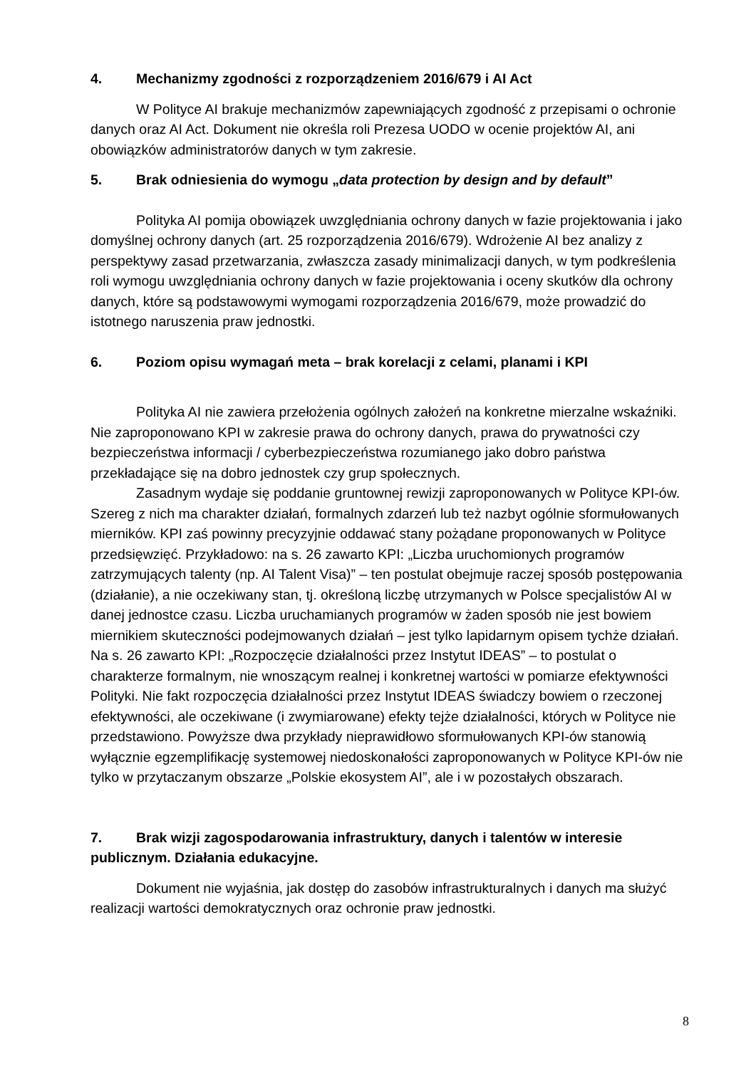4. Mechanizmy zgodności z rozporządzeniem 2016/679 i AI Act
W Polityce AI brakuje mechanizmów zapewniających zgodność z przepisami o ochronie danych oraz AI Act. Dokument nie określa roli Prezesa UODO w ocenie projektów AI, ani obowiązków administratorów danych w tym zakresie.
5. Brak odniesienia do wymogu „data protection by design and by default”
Polityka AI pomija obowiązek uwzględniania ochrony danych w fazie projektowania i jako domyślnej ochrony danych (art. 25 rozporządzenia 2016/679). Wdrożenie AI bez analizy z perspektywy zasad przetwarzania, zwłaszcza zasady minimalizacji danych, w tym podkreślenia roli wymogu uwzględniania ochrony danych w fazie projektowania i oceny skutków dla ochrony danych, które są podstawowymi wymogami rozporządzenia 2016/679, może prowadzić do istotnego naruszenia praw jednostki.
6. Poziom opisu wymagań meta – brak korelacji z celami, planami i KPI
Polityka AI nie zawiera przełożenia ogólnych założeń na konkretne mierzalne wskaźniki. Nie zaproponowano KPI w zakresie prawa do ochrony danych, prawa do prywatności czy bezpieczeństwa informacji / cyberbezpieczeństwa rozumianego jako dobro państwa przekładające się na dobro jednostek czy grup społecznych.
Zasadnym wydaje się poddanie gruntownej rewizji zaproponowanych w Polityce KPI-ów. Szereg z nich ma charakter działań, formalnych zdarzeń lub też nazbyt ogólnie sformułowanych mierników. KPI zaś powinny precyzyjnie oddawać stany pożądane proponowanych w Polityce przedsięwzięć. Przykładowo: na s. 26 zawarto KPI: „Liczba uruchomionych programów zatrzymujących talenty (np. AI Talent Visa)” – ten postulat obejmuje raczej sposób postępowania (działanie), a nie oczekiwany stan, tj. określoną liczbę utrzymanych w Polsce specjalistów AI w danej jednostce czasu. Liczba uruchamianych programów w żaden sposób nie jest bowiem miernikiem skuteczności podejmowanych działań – jest tylko lapidarnym opisem tychże działań. Na s. 26 zawarto KPI: „Rozpoczęcie działalności przez Instytut IDEAS” – to postulat o charakterze formalnym, nie wnoszącym realnej i konkretnej wartości w pomiarze efektywności Polityki. Nie fakt rozpoczęcia działalności przez Instytut IDEAS świadczy bowiem o rzeczonej efektywności, ale oczekiwane (i zwymiarowane) efekty tejże działalności, których w Polityce nie przedstawiono. Powyższe dwa przykłady nieprawidłowo sformułowanych KPI-ów stanowią wyłącznie egzemplifikację systemowej niedoskonałości zaproponowanych w Polityce KPI-ów nie tylko w przytaczanym obszarze „Polskie ekosystem AI”, ale i w pozostałych obszarach.
7. Brak wizji zagospodarowania infrastruktury, danych i talentów w interesie publicznym. Działania edukacyjne.
Dokument nie wyjaśnia, jak dostęp do zasobów infrastrukturalnych i danych ma służyć realizacji wartości demokratycznych oraz ochronie praw jednostki.
8